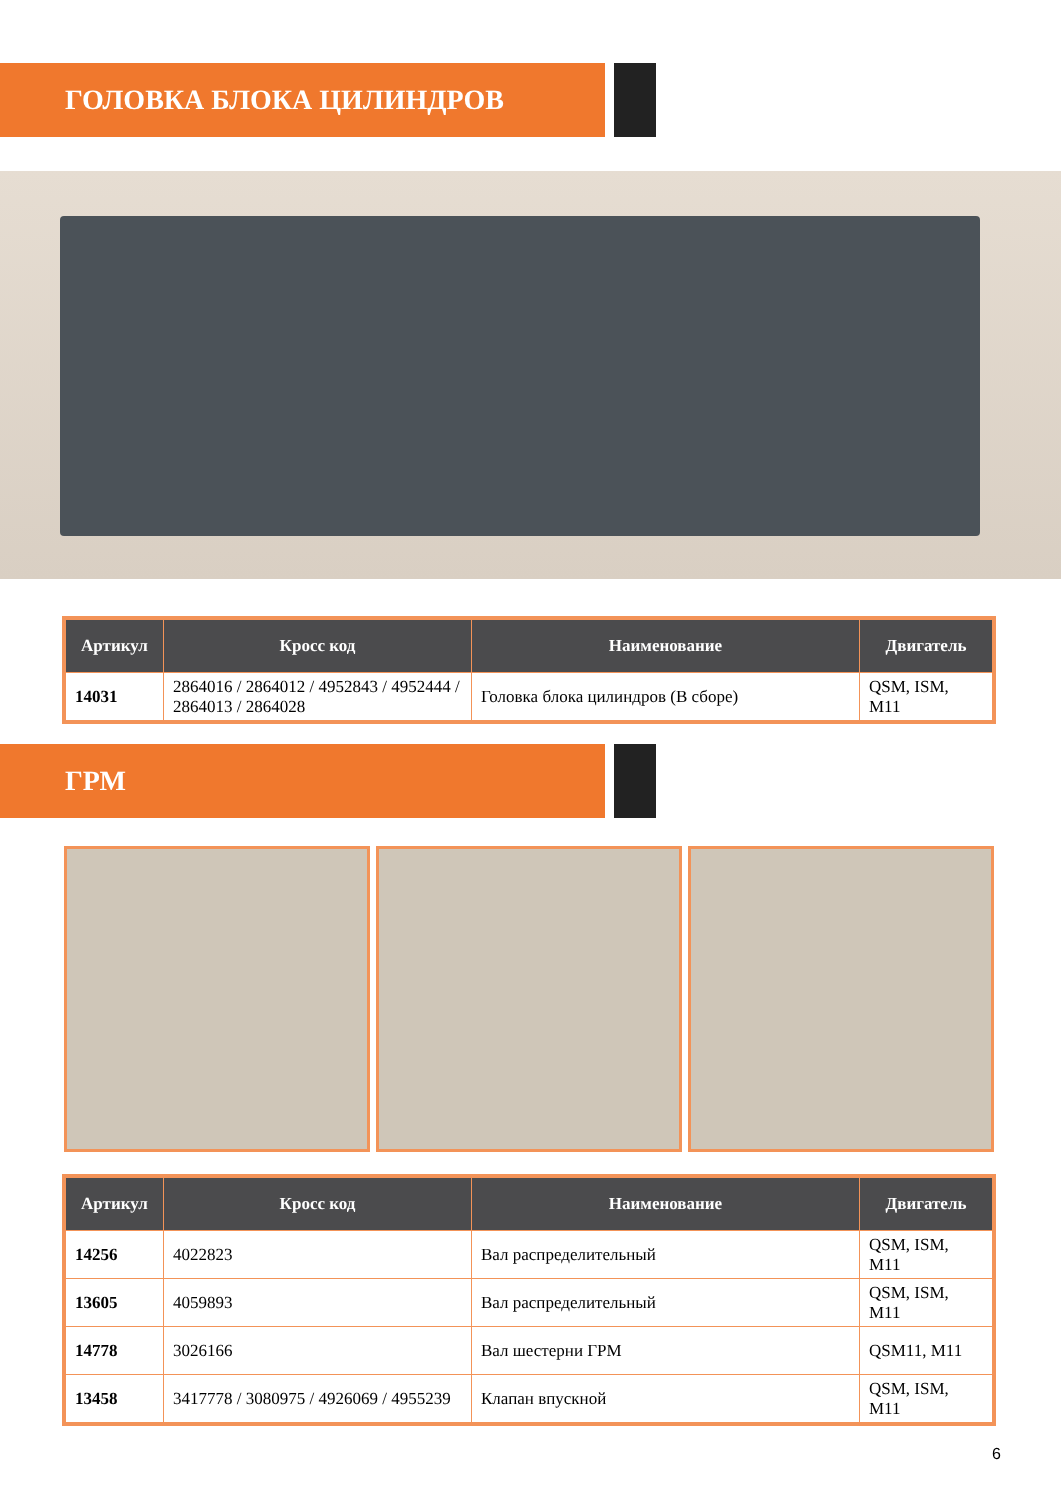ГОЛОВКА БЛОКА ЦИЛИНДРОВ
| Артикул | Кросс код | Наименование | Двигатель |
| --- | --- | --- | --- |
| 14031 | 2864016 / 2864012 / 4952843 / 4952444 / 2864013 / 2864028 | Головка блока цилиндров (В сборе) | QSM, ISM, M11 |
ГРМ
| Артикул | Кросс код | Наименование | Двигатель |
| --- | --- | --- | --- |
| 14256 | 4022823 | Вал распределительный | QSM, ISM, M11 |
| 13605 | 4059893 | Вал распределительный | QSM, ISM, M11 |
| 14778 | 3026166 | Вал шестерни ГРМ | QSM11, M11 |
| 13458 | 3417778 / 3080975 / 4926069 / 4955239 | Клапан впускной | QSM, ISM, M11 |
6